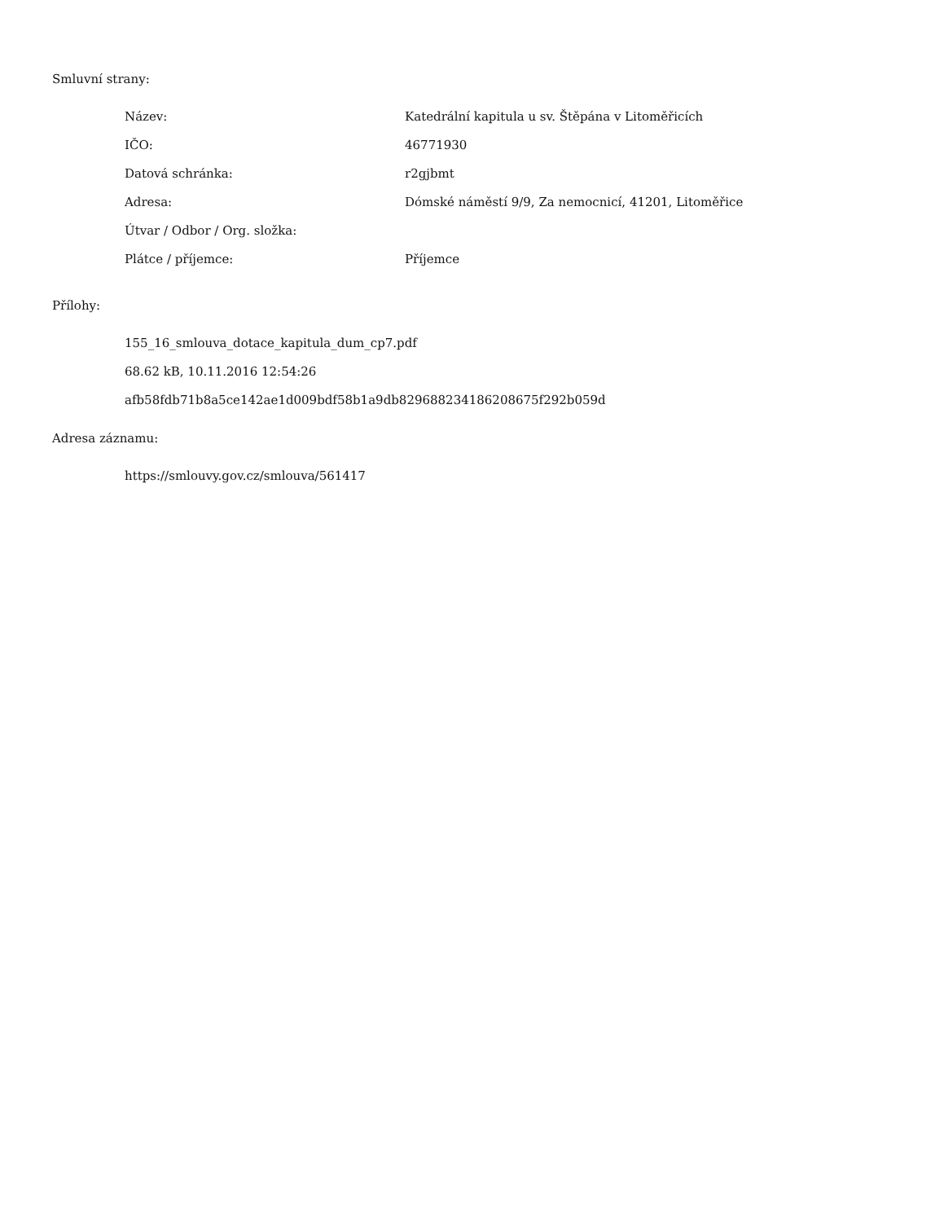Smluvní strany:
| Název: | Katedrální kapitula u sv. Štěpána v Litoměřicích |
| IČO: | 46771930 |
| Datová schránka: | r2gjbmt |
| Adresa: | Dómské náměstí 9/9, Za nemocnicí, 41201, Litoměřice |
| Útvar / Odbor / Org. složka: | |
| Plátce / příjemce: | Příjemce |
Přílohy:
155_16_smlouva_dotace_kapitula_dum_cp7.pdf
68.62 kB, 10.11.2016 12:54:26
afb58fdb71b8a5ce142ae1d009bdf58b1a9db829688234186208675f292b059d
Adresa záznamu:
https://smlouvy.gov.cz/smlouva/561417